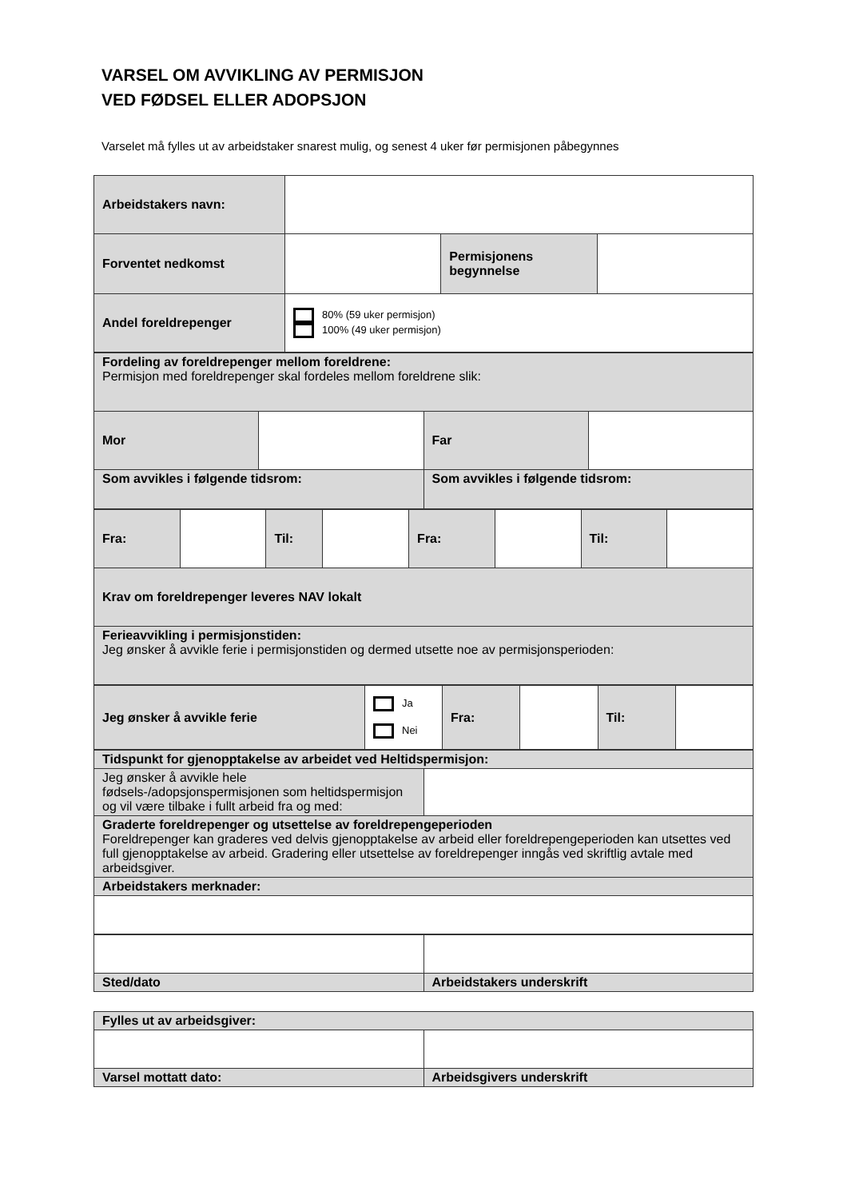VARSEL OM AVVIKLING AV PERMISJON
VED FØDSEL ELLER ADOPSJON
Varselet må fylles ut av arbeidstaker snarest mulig, og senest 4 uker før permisjonen påbegynnes
| Arbeidstakers navn: | | | |
| Forventet nedkomst | | Permisjonens begynnelse | |
| Andel foreldrepenger | 80% (59 uker permisjon) 100% (49 uker permisjon) | | |
| Fordeling av foreldrepenger mellom foreldrene: Permisjon med foreldrepenger skal fordeles mellom foreldrene slik: | | | |
| Mor | | Far | |
| Som avvikles i følgende tidsrom: | | Som avvikles i følgende tidsrom: | |
| Fra: | | Til: | | Fra: | | Til: | |
| Krav om foreldrepenger leveres NAV lokalt | | | | | | | |
| Ferieavvikling i permisjonstiden: Jeg ønsker å avvikle ferie i permisjonstiden og dermed utsette noe av permisjonsperioden: | | | | | | | |
| Jeg ønsker å avvikle ferie | Ja Nei | Fra: | | Til: | |
| Tidspunkt for gjenopptakelse av arbeidet ved Heltidspermisjon: | |
| Jeg ønsker å avvikle hele fødsels-/adopsjonspermisjonen som heltidspermisjon og vil være tilbake i fullt arbeid fra og med: | |
| Graderte foreldrepenger og utsettelse av foreldrepengeperioden Foreldrepenger kan graderes ved delvis gjenopptakelse av arbeid eller foreldrepengeperioden kan utsettes ved full gjenopptakelse av arbeid. Gradering eller utsettelse av foreldrepenger inngås ved skriftlig avtale med arbeidsgiver. | |
| Arbeidstakers merknader: | |
| Sted/dato | Arbeidstakers underskrift |
| Fylles ut av arbeidsgiver: | |
| Varsel mottatt dato: | Arbeidsgivers underskrift |